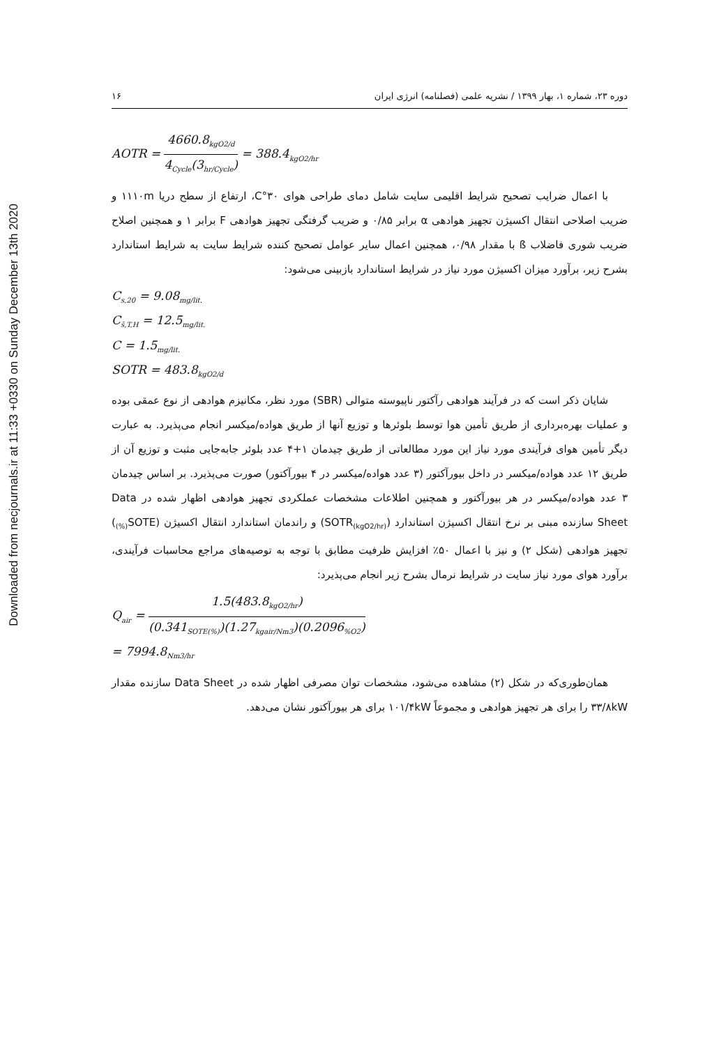Downloaded from necjournals.ir at 11:33 +0330 on Sunday December 13th 2020
دوره ۲۳، شماره ۱، بهار ۱۳۹۹ / نشریه علمی (فصلنامه) انرژی ایران ۱۶
AOTR = 4660.8<sub>kgO2/d</sub> 4<sub>Cycle</sub>(3<sub>hr/Cycle</sub>) = 388.4<sub>kgO2/hr</sub>
با اعمال ضرایب تصحیح شرایط اقلیمی سایت شامل دمای طراحی هوای ۳۰°C، ارتفاع از سطح دریا ۱۱۱۰m و ضریب اصلاحی انتقال اکسیژن تجهیز هوادهی α برابر ۰/۸۵ و ضریب گرفتگی تجهیز هوادهی F برابر ۱ و همچنین اصلاح ضریب شوری فاضلاب ß با مقدار ۰/۹۸، همچنین اعمال سایر عوامل تصحیح کننده شرایط سایت به شرایط استاندارد بشرح زیر، برآورد میزان اکسیژن مورد نیاز در شرایط استاندارد بازبینی می‌شود:
C<sub>s,20</sub> = 9.08<sub>mg/lit.</sub>
C<sub>s̄,T,H</sub> = 12.5<sub>mg/lit.</sub>
C = 1.5<sub>mg/lit.</sub>
SOTR = 483.8<sub>kgO2/d</sub>
شایان ذکر است که در فرآیند هوادهی رآکتور ناپیوسته متوالی (SBR) مورد نظر، مکانیزم هوادهی از نوع عمقی بوده و عملیات بهره‌برداری از طریق تأمین هوا توسط بلوئرها و توزیع آنها از طریق هواده/میکسر انجام می‌پذیرد. به عبارت دیگر تأمین هوای فرآیندی مورد نیاز این مورد مطالعاتی از طریق چیدمان ۱+۴ عدد بلوئر جابه‌جایی مثبت و توزیع آن از طریق ۱۲ عدد هواده/میکسر در داخل بیورآکتور (۳ عدد هواده/میکسر در ۴ بیورآکتور) صورت می‌پذیرد. بر اساس چیدمان ۳ عدد هواده/میکسر در هر بیورآکتور و همچنین اطلاعات مشخصات عملکردی تجهیز هوادهی اظهار شده در Data Sheet سازنده مبنی بر نرخ انتقال اکسیژن استاندارد (SOTR<sub>(kgO2/hr)</sub>) و راندمان استاندارد انتقال اکسیژن (SOTE<sub>(%)</sub>) تجهیز هوادهی (شکل ۲) و نیز با اعمال ۵۰٪ افزایش ظرفیت مطابق با توجه به توصیه‌های مراجع محاسبات فرآیندی، برآورد هوای مورد نیاز سایت در شرایط نرمال بشرح زیر انجام می‌پذیرد:
Q<sub>air</sub> = 1.5(483.8<sub>kgO2/hr</sub>) (0.341<sub>SOTE(%)</sub>)(1.27<sub>kgair/Nm3</sub>)(0.2096<sub>%O2</sub>)
= 7994.8<sub>Nm3/hr</sub>
همان‌طوری‌که در شکل (۲) مشاهده می‌شود، مشخصات توان مصرفی اظهار شده در Data Sheet سازنده مقدار ۳۳/۸kW را برای هر تجهیز هوادهی و مجموعاً ۱۰۱/۴kW برای هر بیورآکتور نشان می‌دهد.